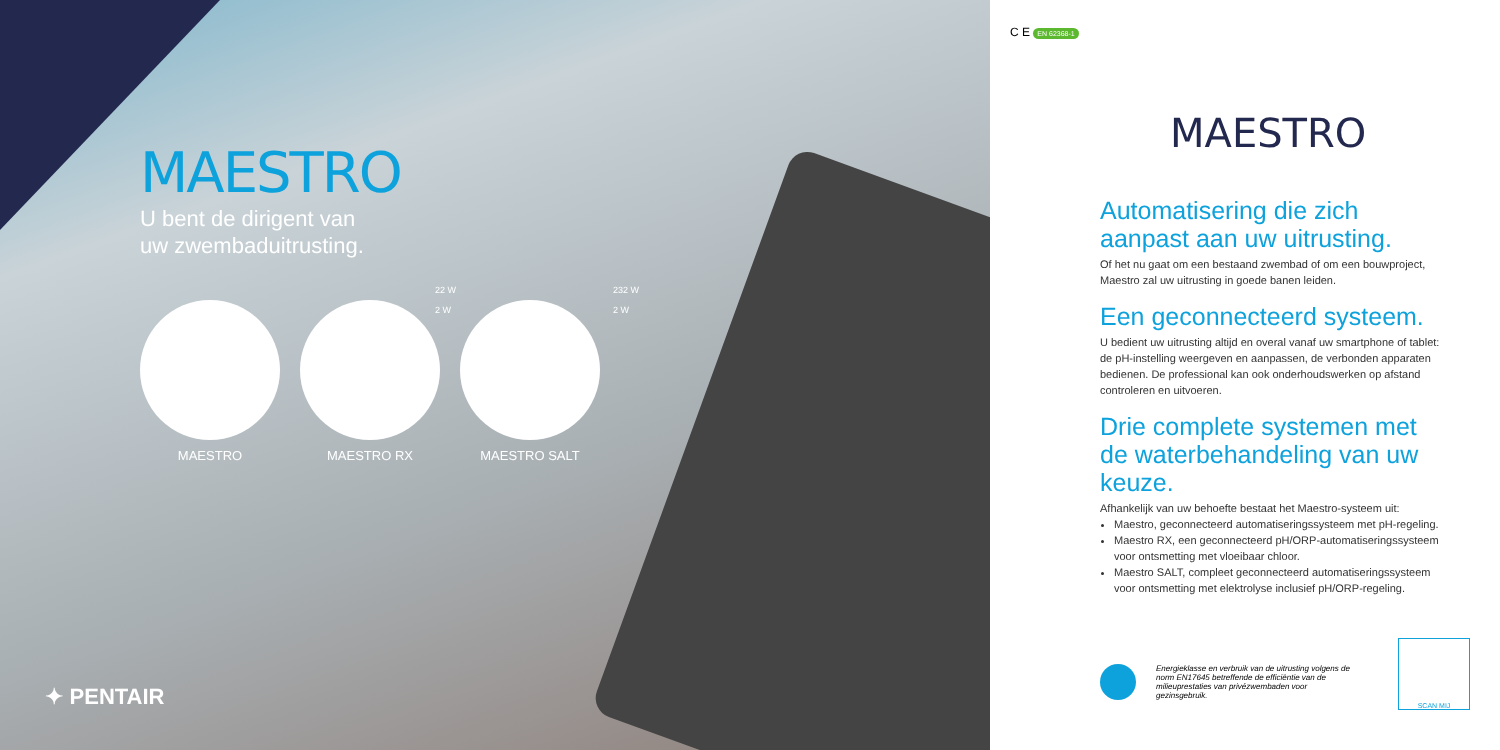MAESTRO
U bent de dirigent van
uw zwembaduitrusting.
22 W
2 W
232 W
2 W
MAESTRO MAESTRO RX MAESTRO SALT
✦ PENTAIR
C E EN 62368-1
MAESTRO
Automatisering die zich aanpast aan uw uitrusting.
Of het nu gaat om een bestaand zwembad of om een bouwproject, Maestro zal uw uitrusting in goede banen leiden.
Een geconnecteerd systeem.
U bedient uw uitrusting altijd en overal vanaf uw smartphone of tablet: de pH-instelling weergeven en aanpassen, de verbonden apparaten bedienen. De professional kan ook onderhoudswerken op afstand controleren en uitvoeren.
Drie complete systemen met de waterbehandeling van uw keuze.
Afhankelijk van uw behoefte bestaat het Maestro-systeem uit:
Maestro, geconnecteerd automatiseringssysteem met pH-regeling.
Maestro RX, een geconnecteerd pH/ORP-automatiseringssysteem voor ontsmetting met vloeibaar chloor.
Maestro SALT, compleet geconnecteerd automatiseringssysteem voor ontsmetting met elektrolyse inclusief pH/ORP-regeling.
Energieklasse en verbruik van de uitrusting volgens de norm EN17645 betreffende de efficiëntie van de milieuprestaties van privézwembaden voor gezinsgebruik.
SCAN MIJ